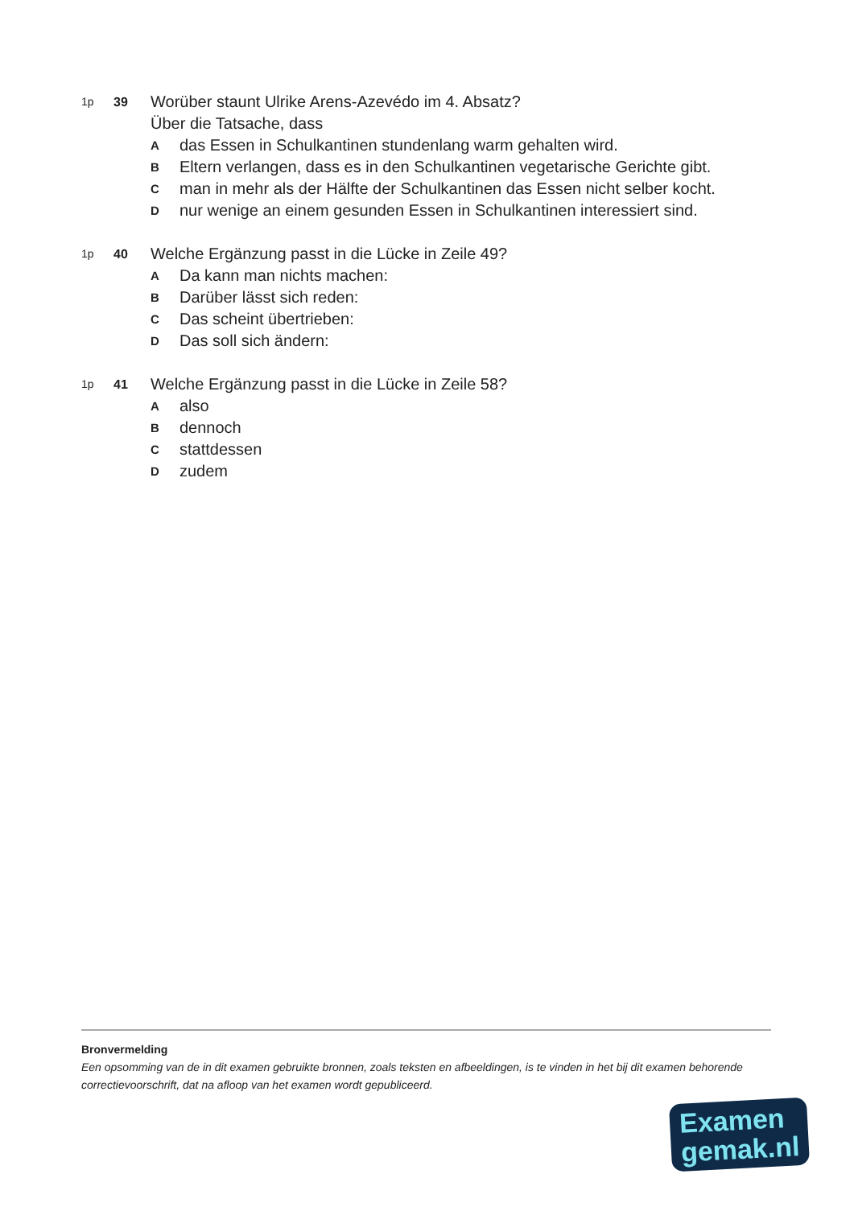1p 39
Worüber staunt Ulrike Arens-Azevédo im 4. Absatz?
Über die Tatsache, dass
A
das Essen in Schulkantinen stundenlang warm gehalten wird.
B
Eltern verlangen, dass es in den Schulkantinen vegetarische Gerichte gibt.
C
man in mehr als der Hälfte der Schulkantinen das Essen nicht selber kocht.
D
nur wenige an einem gesunden Essen in Schulkantinen interessiert sind.
1p 40
Welche Ergänzung passt in die Lücke in Zeile 49?
A
Da kann man nichts machen:
B
Darüber lässt sich reden:
C
Das scheint übertrieben:
D
Das soll sich ändern:
1p 41
Welche Ergänzung passt in die Lücke in Zeile 58?
A
also
B
dennoch
C
stattdessen
D
zudem
Bronvermelding
Een opsomming van de in dit examen gebruikte bronnen, zoals teksten en afbeeldingen, is te vinden in het bij dit examen behorende correctievoorschrift, dat na afloop van het examen wordt gepubliceerd.
Examen
gemak.nl